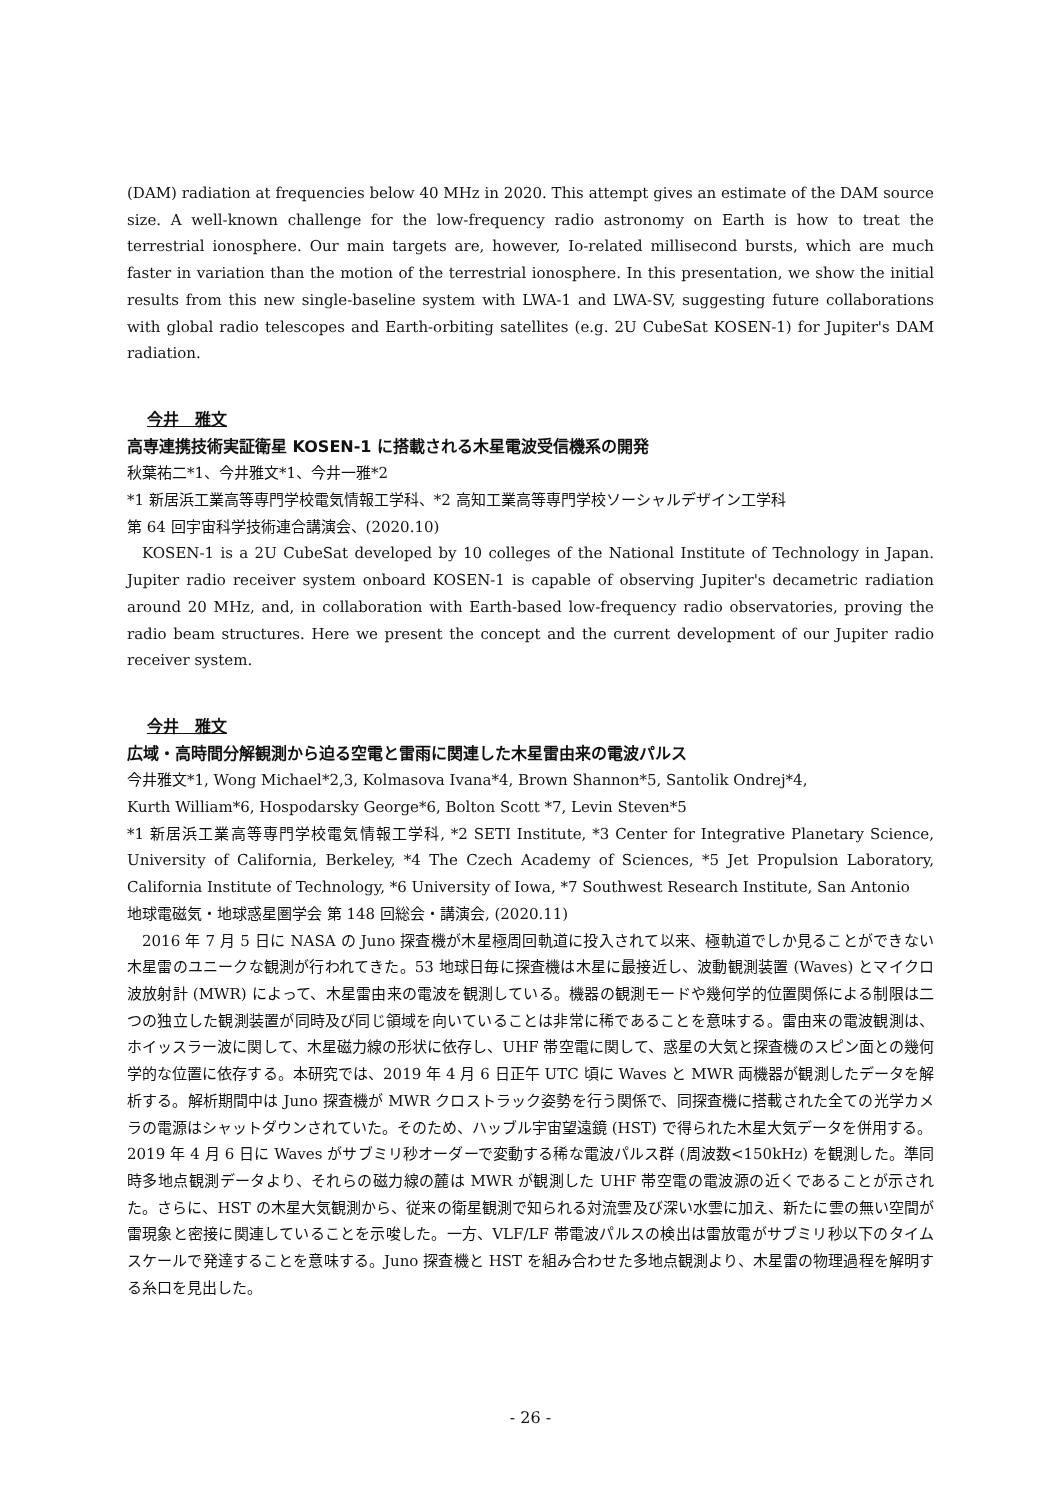(DAM) radiation at frequencies below 40 MHz in 2020. This attempt gives an estimate of the DAM source size. A well-known challenge for the low-frequency radio astronomy on Earth is how to treat the terrestrial ionosphere. Our main targets are, however, Io-related millisecond bursts, which are much faster in variation than the motion of the terrestrial ionosphere. In this presentation, we show the initial results from this new single-baseline system with LWA-1 and LWA-SV, suggesting future collaborations with global radio telescopes and Earth-orbiting satellites (e.g. 2U CubeSat KOSEN-1) for Jupiter's DAM radiation.
今井　雅文
高専連携技術実証衛星 KOSEN-1 に搭載される木星電波受信機系の開発
秋葉祐二*1、今井雅文*1、今井一雅*2
*1 新居浜工業高等専門学校電気情報工学科、*2 高知工業高等専門学校ソーシャルデザイン工学科
第 64 回宇宙科学技術連合講演会、(2020.10)
KOSEN-1 is a 2U CubeSat developed by 10 colleges of the National Institute of Technology in Japan. Jupiter radio receiver system onboard KOSEN-1 is capable of observing Jupiter's decametric radiation around 20 MHz, and, in collaboration with Earth-based low-frequency radio observatories, proving the radio beam structures. Here we present the concept and the current development of our Jupiter radio receiver system.
今井　雅文
広域・高時間分解観測から迫る空電と雷雨に関連した木星雷由来の電波パルス
今井雅文*1, Wong Michael*2,3, Kolmasova Ivana*4, Brown Shannon*5, Santolik Ondrej*4,
Kurth William*6, Hospodarsky George*6, Bolton Scott *7, Levin Steven*5
*1 新居浜工業高等専門学校電気情報工学科, *2 SETI Institute, *3 Center for Integrative Planetary Science, University of California, Berkeley, *4 The Czech Academy of Sciences, *5 Jet Propulsion Laboratory, California Institute of Technology, *6 University of Iowa, *7 Southwest Research Institute, San Antonio
地球電磁気・地球惑星圏学会 第 148 回総会・講演会, (2020.11)
2016 年 7 月 5 日に NASA の Juno 探査機が木星極周回軌道に投入されて以来、極軌道でしか見ることができない木星雷のユニークな観測が行われてきた。53 地球日毎に探査機は木星に最接近し、波動観測装置 (Waves) とマイクロ波放射計 (MWR) によって、木星雷由来の電波を観測している。機器の観測モードや幾何学的位置関係による制限は二つの独立した観測装置が同時及び同じ領域を向いていることは非常に稀であることを意味する。雷由来の電波観測は、ホイッスラー波に関して、木星磁力線の形状に依存し、UHF 帯空電に関して、惑星の大気と探査機のスピン面との幾何学的な位置に依存する。本研究では、2019 年 4 月 6 日正午 UTC 頃に Waves と MWR 両機器が観測したデータを解析する。解析期間中は Juno 探査機が MWR クロストラック姿勢を行う関係で、同探査機に搭載された全ての光学カメラの電源はシャットダウンされていた。そのため、ハッブル宇宙望遠鏡 (HST) で得られた木星大気データを併用する。
2019 年 4 月 6 日に Waves がサブミリ秒オーダーで変動する稀な電波パルス群 (周波数<150kHz) を観測した。準同時多地点観測データより、それらの磁力線の麓は MWR が観測した UHF 帯空電の電波源の近くであることが示された。さらに、HST の木星大気観測から、従来の衛星観測で知られる対流雲及び深い水雲に加え、新たに雲の無い空間が雷現象と密接に関連していることを示唆した。一方、VLF/LF 帯電波パルスの検出は雷放電がサブミリ秒以下のタイムスケールで発達することを意味する。Juno 探査機と HST を組み合わせた多地点観測より、木星雷の物理過程を解明する糸口を見出した。
- 26 -